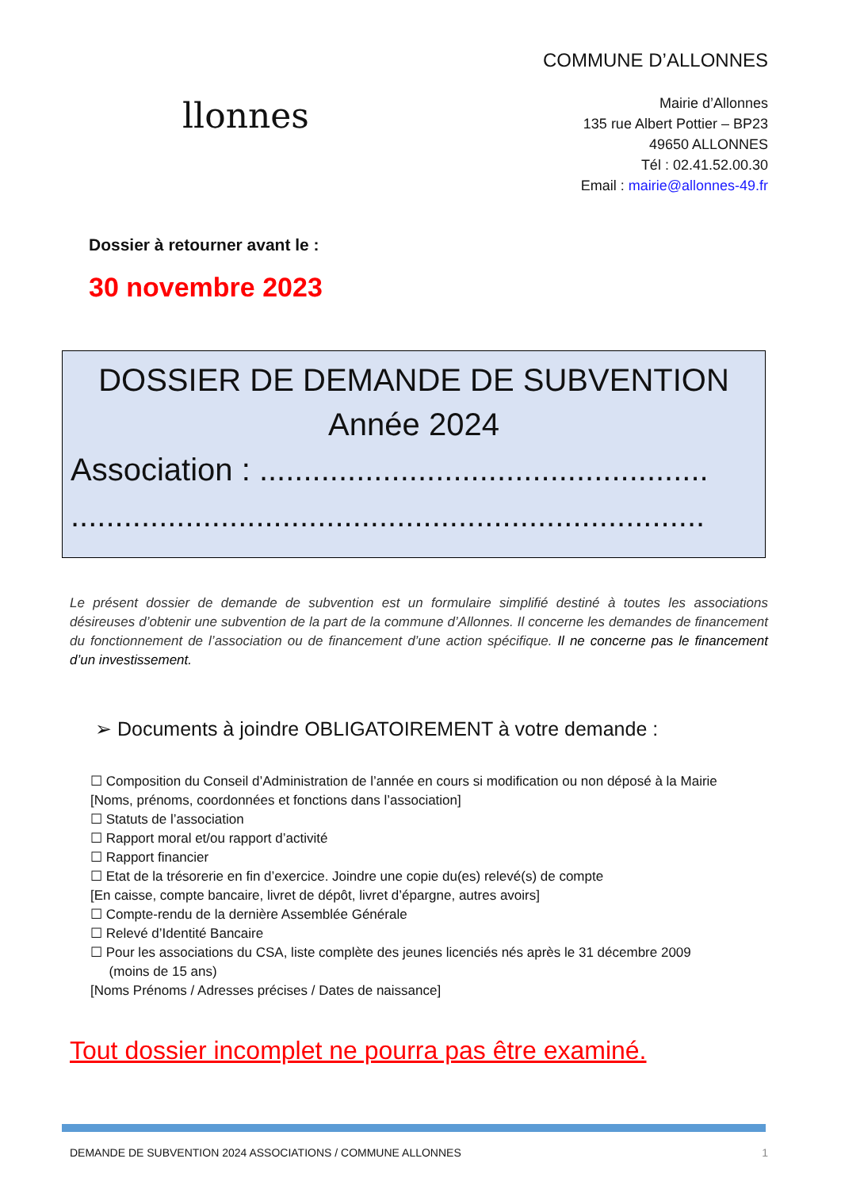llonnes
COMMUNE D’ALLONNES
Mairie d’Allonnes
135 rue Albert Pottier – BP23
49650 ALLONNES
Tél : 02.41.52.00.30
Email : mairie@allonnes-49.fr
Dossier à retourner avant le :
30 novembre 2023
DOSSIER DE DEMANDE DE SUBVENTION
Année 2024
Association : ...................................................
........................................................................
Le présent dossier de demande de subvention est un formulaire simplifié destiné à toutes les associations désireuses d’obtenir une subvention de la part de la commune d’Allonnes. Il concerne les demandes de financement du fonctionnement de l’association ou de financement d’une action spécifique. Il ne concerne pas le financement d’un investissement.
➢ Documents à joindre OBLIGATOIREMENT à votre demande :
☐ Composition du Conseil d’Administration de l’année en cours si modification ou non déposé à la Mairie
[Noms, prénoms, coordonnées et fonctions dans l’association]
☐ Statuts de l’association
☐ Rapport moral et/ou rapport d’activité
☐ Rapport financier
☐ Etat de la trésorerie en fin d’exercice. Joindre une copie du(es) relevé(s) de compte
[En caisse, compte bancaire, livret de dépôt, livret d’épargne, autres avoirs]
☐ Compte-rendu de la dernière Assemblée Générale
☐ Relevé d’Identité Bancaire
☐ Pour les associations du CSA, liste complète des jeunes licenciés nés après le 31 décembre 2009
(moins de 15 ans)
[Noms Prénoms / Adresses précises / Dates de naissance]
Tout dossier incomplet ne pourra pas être examiné.
DEMANDE DE SUBVENTION 2024 ASSOCIATIONS / COMMUNE ALLONNES 1